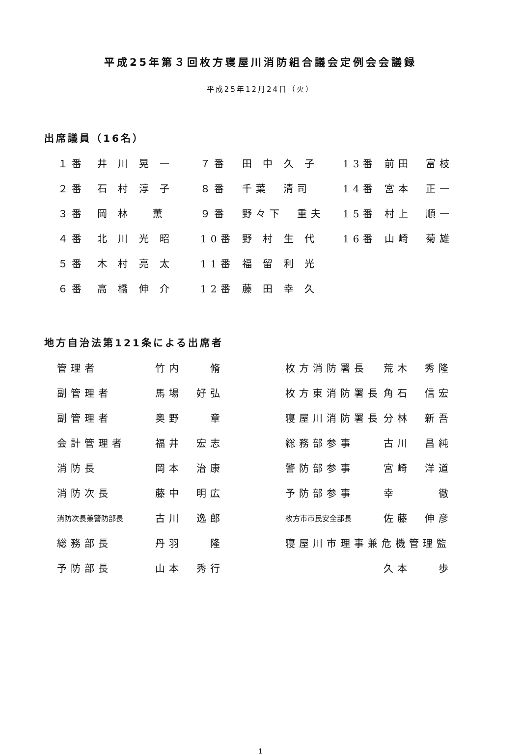平成25年第３回枚方寝屋川消防組合議会定例会会議録
平成25年12月24日（火）
出席議員（16名）
| １番 | 井 川 晃 一 | ７番 | 田 中 久 子 | 13番 | 前田 富枝 |
| ２番 | 石 村 淳 子 | ８番 | 千葉 清司 | 14番 | 宮本 正一 |
| ３番 | 岡 林 薫 | ９番 | 野々下 重夫 | 15番 | 村上 順一 |
| ４番 | 北 川 光 昭 | 10番 | 野 村 生 代 | 16番 | 山崎 菊雄 |
| ５番 | 木 村 亮 太 | 11番 | 福 留 利 光 | | |
| ６番 | 高 橋 伸 介 | 12番 | 藤 田 幸 久 | | |
地方自治法第121条による出席者
| 管理者 | 竹内 脩 | 枚方消防署長 | 荒木 秀隆 |
| 副管理者 | 馬場 好弘 | 枚方東消防署長 | 角石 信宏 |
| 副管理者 | 奥野 章 | 寝屋川消防署長 | 分林 新吾 |
| 会計管理者 | 福井 宏志 | 総務部参事 | 古川 昌純 |
| 消防長 | 岡本 治康 | 警防部参事 | 宮崎 洋道 |
| 消防次長 | 藤中 明広 | 予防部参事 | 幸 徹 |
| 消防次長兼警防部長 | 古川 逸郎 | 枚方市市民安全部長 | 佐藤 伸彦 |
| 総務部長 | 丹羽 隆 | 寝屋川市理事兼危機管理監 | |
| 予防部長 | 山本 秀行 | | 久本 歩 |
1